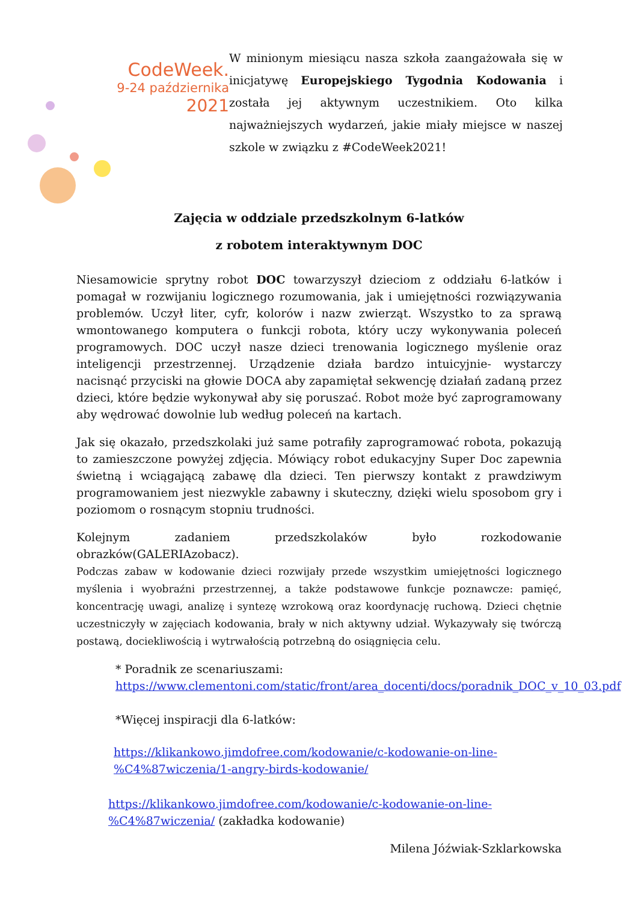CodeWeek.
9-24 października
2021
W minionym miesiącu nasza szkoła zaangażowała się w inicjatywę Europejskiego Tygodnia Kodowania i została jej aktywnym uczestnikiem. Oto kilka najważniejszych wydarzeń, jakie miały miejsce w naszej szkole w związku z #CodeWeek2021!
Zajęcia w oddziale przedszkolnym 6-latków
z robotem interaktywnym DOC
Niesamowicie sprytny robot DOC towarzyszył dzieciom z oddziału 6-latków i pomagał w rozwijaniu logicznego rozumowania, jak i umiejętności rozwiązywania problemów. Uczył liter, cyfr, kolorów i nazw zwierząt. Wszystko to za sprawą wmontowanego komputera o funkcji robota, który uczy wykonywania poleceń programowych. DOC uczył nasze dzieci trenowania logicznego myślenie oraz inteligencji przestrzennej. Urządzenie działa bardzo intuicyjnie- wystarczy nacisnąć przyciski na głowie DOCA aby zapamiętał sekwencję działań zadaną przez dzieci, które będzie wykonywał aby się poruszać. Robot może być zaprogramowany aby wędrować dowolnie lub według poleceń na kartach.
Jak się okazało, przedszkolaki już same potrafiły zaprogramować robota, pokazują to zamieszczone powyżej zdjęcia. Mówiący robot edukacyjny Super Doc zapewnia świetną i wciągającą zabawę dla dzieci. Ten pierwszy kontakt z prawdziwym programowaniem jest niezwykle zabawny i skuteczny, dzięki wielu sposobom gry i poziomom o rosnącym stopniu trudności.
Kolejnym zadaniem przedszkolaków było rozkodowanie obrazków(GALERIAzobacz).
Podczas zabaw w kodowanie dzieci rozwijały przede wszystkim umiejętności logicznego myślenia i wyobraźni przestrzennej, a także podstawowe funkcje poznawcze: pamięć, koncentrację uwagi, analizę i syntezę wzrokową oraz koordynację ruchową. Dzieci chętnie uczestniczyły w zajęciach kodowania, brały w nich aktywny udział. Wykazywały się twórczą postawą, dociekliwością i wytrwałością potrzebną do osiągnięcia celu.
* Poradnik ze scenariuszami:
https://www.clementoni.com/static/front/area_docenti/docs/poradnik_DOC_v_10_03.pdf
*Więcej inspiracji dla 6-latków:
https://klikankowo.jimdofree.com/kodowanie/c-kodowanie-on-line-%C4%87wiczenia/1-angry-birds-kodowanie/
https://klikankowo.jimdofree.com/kodowanie/c-kodowanie-on-line-%C4%87wiczenia/ (zakładka kodowanie)
Milena Jóźwiak-Szklarkowska